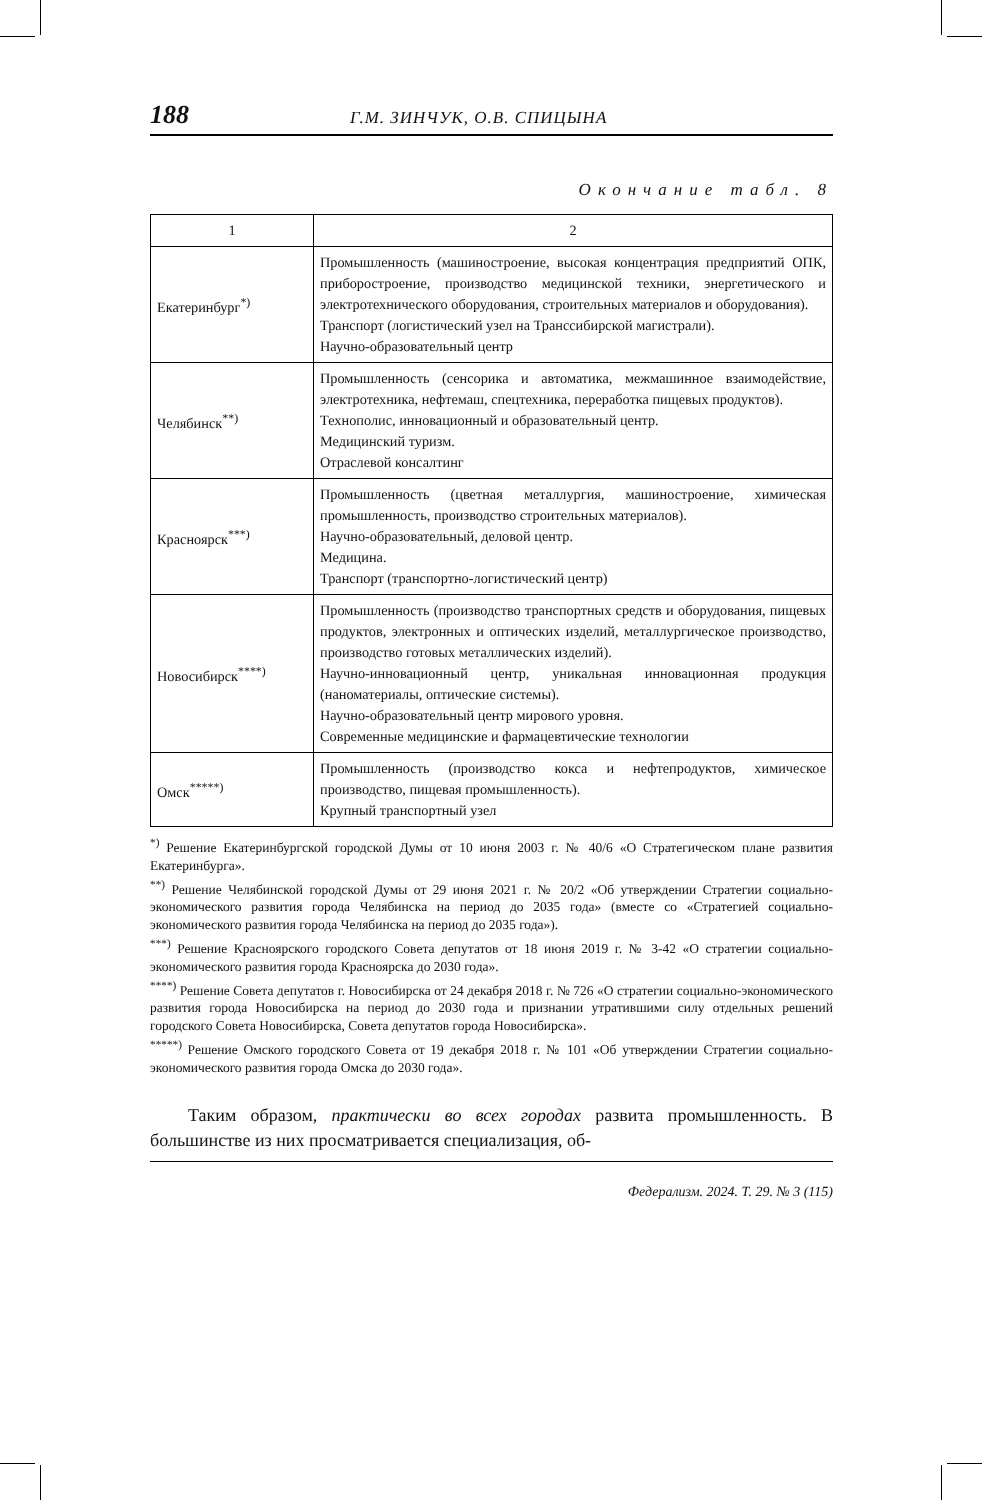188 Г.М. ЗИНЧУК, О.В. СПИЦЫНА
Окончание табл. 8
| 1 | 2 |
| --- | --- |
| Екатеринбург<sup>*)</sup> | Промышленность (машиностроение, высокая концентрация предприятий ОПК, приборостроение, производство медицинской техники, энергетического и электротехнического оборудования, строительных материалов и оборудования). Транспорт (логистический узел на Транссибирской магистрали). Научно-образовательный центр |
| Челябинск<sup>**)</sup> | Промышленность (сенсорика и автоматика, межмашинное взаимодействие, электротехника, нефтемаш, спецтехника, переработка пищевых продуктов). Технополис, инновационный и образовательный центр. Медицинский туризм. Отраслевой консалтинг |
| Красноярск<sup>***)</sup> | Промышленность (цветная металлургия, машиностроение, химическая промышленность, производство строительных материалов). Научно-образовательный, деловой центр. Медицина. Транспорт (транспортно-логистический центр) |
| Новосибирск<sup>****)</sup> | Промышленность (производство транспортных средств и оборудования, пищевых продуктов, электронных и оптических изделий, металлургическое производство, производство готовых металлических изделий). Научно-инновационный центр, уникальная инновационная продукция (наноматериалы, оптические системы). Научно-образовательный центр мирового уровня. Современные медицинские и фармацевтические технологии |
| Омск<sup>*****)</sup> | Промышленность (производство кокса и нефтепродуктов, химическое производство, пищевая промышленность). Крупный транспортный узел |
<sup>*)</sup> Решение Екатеринбургской городской Думы от 10 июня 2003 г. № 40/6 «О Стратегическом плане развития Екатеринбурга».
<sup>**)</sup> Решение Челябинской городской Думы от 29 июня 2021 г. № 20/2 «Об утверждении Стратегии социально-экономического развития города Челябинска на период до 2035 года» (вместе со «Стратегией социально-экономического развития города Челябинска на период до 2035 года»).
<sup>***)</sup> Решение Красноярского городского Совета депутатов от 18 июня 2019 г. № 3-42 «О стратегии социально-экономического развития города Красноярска до 2030 года».
<sup>****)</sup> Решение Совета депутатов г. Новосибирска от 24 декабря 2018 г. № 726 «О стратегии социально-экономического развития города Новосибирска на период до 2030 года и признании утратившими силу отдельных решений городского Совета Новосибирска, Совета депутатов города Новосибирска».
<sup>*****)</sup> Решение Омского городского Совета от 19 декабря 2018 г. № 101 «Об утверждении Стратегии социально-экономического развития города Омска до 2030 года».
Таким образом, практически во всех городах развита промышленность. В большинстве из них просматривается специализация, об-
Федерализм. 2024. Т. 29. № 3 (115)